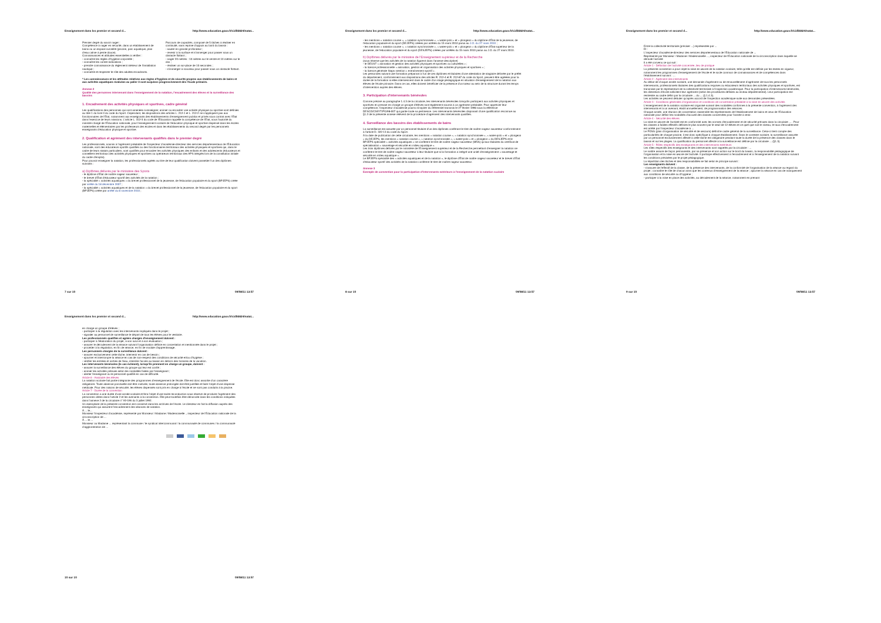Enseignement dans les premier et second d... http://www.education.gouv.fr/cid56824/natat...
Premier degré du savoir nager :
Compétence à nager en sécurité, dans un établissement de bains ou un espace surveillé (piscine, parc aquatique, plan d'eau calme à pente douce).
Connaissances et attitudes essentielles à vérifier :
- connaître les règles d'hygiène corporelle ;
- connaître les contre-indications ;
- prendre connaissance du règlement intérieur de l'installation nautique ;
- connaître et respecter le rôle des adultes encadrants.
Parcours de capacités, composé de 5 tâches à réaliser en continuité, sans reprise d'appuis au bord du bassin :
- sauter en grande profondeur ;
- revenir à la surface et s'immerger pour passer sous un obstacle flottant ;
- nager 20 mètres : 10 mètres sur le ventre et 10 mètres sur le dos ;
- réaliser un sur-place de 10 secondes ;
- s'immerger à nouveau pour passer sous un obstacle flottant.
* Les connaissances et les attitudes relatives aux règles d'hygiène et de sécurité propres aux établissements de bains et aux activités aquatiques évaluées au palier 3 sont acquises progressivement dès l'école primaire.
Annexe 2
Qualité des personnes intervenant dans l'enseignement de la natation, l'encadrement des élèves et la surveillance des bassins
1. Encadrement des activités physiques et sportives, cadre général
Les qualifications des personnes qui sont amenées à enseigner, animer ou encadrer une activité physique ou sportive sont définies au titre 1 du livre II du code du Sport. Cependant, les dispositions des articles L. 212-1 et L. 212-2 ne s'appliquent pas aux fonctionnaires de l'État, notamment aux enseignants des établissements d'enseignement publics et privés sous contrat avec l'État dans l'exercice de leurs missions. L'article L. 312-3 du code de l'Éducation rappelle la compétence de l'État, sous l'autorité du ministre chargé de l'Éducation nationale, pour l'enseignement scolaire de l'éducation physique et sportive dispensé dans les écoles maternelles et élémentaires par les professeurs des écoles et dans les établissements du second degré par les personnels enseignants d'éducation physique et sportive.
2. Qualification et agrément des intervenants qualifiés dans le premier degré
Les professionnels, soumis à l'agrément préalable de l'inspecteur d'académie-directeur des services départementaux de l'Éducation nationale, sont des éducateurs sportifs qualifiés ou des fonctionnaires territoriaux des activités physiques et sportives qui, dans le cadre de leurs statuts particuliers, sont qualifiés pour encadrer les activités physiques des enfants et des adolescents (éducateurs et conseillers territoriaux des activités physiques et sportives ou opérateurs territoriaux des APS intégrés lors de la constitution initiale du cadre d'emploi).
Pour pouvoir enseigner la natation, les professionnels agréés au titre de leur qualification doivent posséder l'un des diplômes suivants :
a) Diplômes délivrés par le ministère des Sports
- le diplôme d'État de maître nageur sauveteur ;
- le brevet d'État d'éducateur sportif des activités de la natation ;
- la spécialité « activités aquatiques » du brevet professionnel de la jeunesse, de l'éducation populaire et du sport (BPJEPS) créée par arrêté du 18 décembre 2007 ;
- la spécialité « activités aquatiques et de la natation » du brevet professionnel de la jeunesse, de l'éducation populaire et du sport (BPJEPS) créée par arrêté du 8 novembre 2010 ;
7 sur 10 09/08/11 13:57
Enseignement dans les premier et second d... http://www.education.gouv.fr/cid56824/natat...
- les mentions « natation course », « natation synchronisée », « water-polo » et « plongeon » du diplôme d'État de la jeunesse, de l'éducation populaire et du sport (DEJEPS) créées par arrêtés du 15 mars 2010 parus au J.O. du 27 mars 2010 ;
- les mentions « natation course », « natation synchronisée », « water-polo » et « plongeon » du diplôme d'État supérieur de la jeunesse, de l'éducation populaire et du sport (DESJEPS) créées par arrêtés du 15 mars 2010 parus au J.O. du 27 mars 2010.
b) Diplômes délivrés par le ministère de l'Enseignement supérieur et de la Recherche
(sous réserve que les activités de la natation figurent dans l'annexe descriptive)
- le DEUST « animation et gestion des activités physiques et sportives ou culturelles » ;
- la licence professionnelle « animation, gestion et organisation des activités physiques et sportives » ;
- la licence générale Staps mention « entraînement sportif ».
Les personnes suivant une formation préparant à l'un de ces diplômes et titulaires d'une attestation de stagiaire délivrée par le préfet du département, conformément aux dispositions des articles R. 212-4 et R. 212-87 du code du Sport, peuvent être agréées pour la durée de la formation si elles interviennent dans le cadre d'un stage pédagogique en situation d'enseignement de la natation aux élèves de l'école primaire. Dans ce cas, elles doivent bénéficier de la présence d'un tuteur au sein de la structure durant les temps d'intervention auprès des élèves.
3. Participation d'intervenants bénévoles
Comme précisé au paragraphe 1.4.3 de la circulaire, les intervenants bénévoles lorsqu'ils participent aux activités physiques et sportives en prenant en charge un groupe d'élèves sont également soumis à un agrément préalable. Pour apprécier leur compétence, l'inspecteur d'académie pourra s'inspirer du référentiel transmis le 27 février 1998 sous la référence DESCO/CM/YT/PG/98-007 qui garde toute sa pertinence. Les intervenants bénévoles disposant d'une qualification reconnue au §1.2 de la présente annexe relèvent de la procédure d'agrément des intervenants qualifiés.
4. Surveillance des bassins des établissements de bains
La surveillance est assurée par un personnel titulaire d'un des diplômes conférant le titre de maître nageur sauveteur conformément à l'article D. 322-13 du code du Sport.
À la date de publication de cette circulaire, les mentions « natation course », « natation synchronisée », « water-polo » et « plongeon » du DEJEPS, les mentions « natation course », « natation synchronisée », « water-polo » et « plongeon » du DESJEPS et le BPJEPS spécialité « activités aquatiques » ne confèrent le titre de maître nageur sauveteur (MNS) qu'aux titulaires du certificat de spécialisation « sauvetage et sécurité en milieu aquatique ».
Les trois diplômes délivrés par le ministère de l'Enseignement supérieur et de la Recherche permettant d'enseigner la natation ne confèrent le titre de maître nageur sauveteur à leur titulaire que si la formation a intégré une unité d'enseignement « sauvetage et sécurité en milieu aquatique ».
Le BPJEPS spécialité des « activités aquatiques et de la natation », le diplôme d'État de maître nageur sauveteur et le brevet d'État d'éducateur sportif des activités de la natation confèrent le titre de maître nageur sauveteur.
Annexe 3
Exemple de convention pour la participation d'intervenants extérieurs à l'enseignement de la natation scolaire
8 sur 10 09/08/11 13:57
Enseignement dans les premier et second d... http://www.education.gouv.fr/cid56824/natat...
Entre la collectivité territoriale (préciser ...) représentée par ...
Et :
L'inspecteur d'académie-directeur des services départementaux de l'Éducation nationale de ...
Représenté par Monsieur / Madame / Mademoiselle ..., inspecteur de l'Éducation nationale de la circonscription dans laquelle se déroule l'activité
Il a été convenu ce qui suit :
Article 1 - Définition de l'activité concernée, lieu de pratique
La présente convention a pour objet la mise en œuvre de la natation scolaire, telle qu'elle est définie par les textes en vigueur, notamment les programmes d'enseignement de l'école et le socle commun de connaissances et de compétences dans l'établissement suivant : ...
Article 2 - Agrément des intervenants
Au début de chaque année scolaire, une demande d'agrément ou de renouvellement d'agrément de tous les personnels intervenants, professionnels titulaires des qualifications requises ou éducateurs territoriaux des activités physiques et sportives, est transmise par le représentant de la collectivité territoriale à l'inspection académique. Pour la participation d'intervenants bénévoles, les directeurs d'école sollicitent leur agrément (selon les procédures définies au niveau départemental). Leur participation est restreinte au cadre défini par la circulaire ... du ... (§ 1.4.3).
Les activités ne peuvent débuter qu'après accord de l'inspection académique suite aux demandes présentées.
Article 3 - Conditions générales d'organisation et conditions de concertation préalable à la mise en œuvre des activités
L'enseignement de la natation scolaire est organisé suivant des modalités conformes à la présente convention, à l'agrément des intervenants et à un avenant, établi annuellement, de programmation des séances.
Chaque année, une réunion de concertation rassemble les représentants de l'établissement de bains et ceux de l'Education nationale pour définir les modalités d'accueil des classes concernées pour l'année à venir.
Article 4 - Sécurité des élèves
La mise en œuvre de l'activité est en conformité avec les normes d'encadrement et de sécurité prévues dans la circulaire ... . Pour les classes à faibles effectifs définies le plus souvent par le seuil de 12 élèves et ce quel que soit le niveau, le taux d'encadrement est arrêté par l'inspecteur d'académie à ...
Le POSS (plan d'organisation de sécurité et de secours) définit le cadre général de la surveillance. Celui-ci tient compte des particularités de chaque piscine, il est donc spécifique à chaque établissement. Dans le contexte scolaire, la surveillance assurée par un personnel exclusivement affecté à cette tâche est obligatoire pendant toute la durée de la présence des classes dans le bassin et sur les plages. La qualification du personnel affecté à la surveillance est définie par la circulaire ... (§1.3).
Article 5 - Rôles respectifs des enseignants et des intervenants extérieurs
Les rôles respectifs des enseignants et des intervenants sont rappelés par la circulaire : ...
Le maître assure de façon permanente, par sa présence et son action sur le bord du bassin, la responsabilité pédagogique de l'organisation et la mise en œuvre de l'activité. Il participe effectivement à l'encadrement et à l'enseignement de la natation suivant les conditions précisées par le projet pédagogique.
La répartition des tâches et des responsabilités se fait selon le principe suivant :
Les enseignants doivent :
- s'assurer de l'effectif de la classe, de la présence des intervenants, de la conformité de l'organisation de la séance au regard du projet ; connaître le rôle de chacun ainsi que les contenus d'enseignement de la séance ; ajourner la séance en cas de manquement aux conditions de sécurité ou d'hygiène ;
- participer à la mise en place des activités, au déroulement de la séance, notamment en prenant
9 sur 10 09/08/11 13:57
Enseignement dans les premier et second d... http://www.education.gouv.fr/cid56824/natat...
en charge un groupe d'élèves ;
- participer à la régulation avec les intervenants impliqués dans le projet ;
- signaler au personnel de surveillance le départ de tous les élèves pour le vestiaire.
Les professionnels qualifiés et agréés chargés d'enseignement doivent :
- participer à l'élaboration du projet, à son suivi et à son évaluation ;
- assurer le déroulement de la séance suivant l'organisation définie en concertation et mentionnée dans le projet ;
- procéder à la régulation, en fin de séance, en fin de module d'apprentissage.
Les personnels chargés de la surveillance doivent :
- assurer exclusivement cette tâche, intervenir en cas de besoin ;
- ajourner et interrompre la séance en cas de non-respect des conditions de sécurité et/ou d'hygiène ;
- vérifier les entrées et sorties de l'eau, interdire l'accès au bassin en dehors des horaires de la vacation.
Les intervenants bénévoles (le cas échéant), lorsqu'ils prennent en charge un groupe, doivent :
- assurer la surveillance des élèves du groupe qui leur est confié ;
- animer les activités prévues selon les modalités fixées par l'enseignant ;
- alerter l'enseignant ou le personnel qualifié en cas de difficulté.
Article 6 - Assiduité des élèves
La natation scolaire fait partie intégrante des programmes d'enseignement de l'école. Elle est donc assortie d'un caractère obligatoire. Toute absence ponctuelle doit être motivée, toute absence prolongée doit être justifiée et faire l'objet d'une dispense médicale. Pour des raisons de sécurité, les élèves dispensés sont pris en charge à l'école et ne sont pas conduits à la piscine.
Article 7 - Durée de la convention
La convention a une durée d'une année scolaire et fera l'objet d'une tacite reconduction sous réserve de produire l'agrément des personnes citées dans l'article 2 et les avenants à la convention. Elle peut toutefois être dénoncée dans les conditions indiquées dans l'annexe 2 de la circulaire n° 92-196 du 3 juillet 1992.
Un exemplaire de la présente convention est conservé dans les archives de l'école. Le directeur en fait la diffusion auprès des enseignants qui assurent l'encadrement des séances de natation.
À ... le...
Monsieur l'inspecteur d'académie, représenté par Monsieur / Madame / Mademoiselle ., inspecteur de l'Éducation nationale de la circonscription de ...
À ... le ...
Monsieur ou Madame ... représentant la commune / le syndicat intercommunal / la communauté de communes / la communauté d'agglomération de ...
10 sur 10 09/08/11 13:57